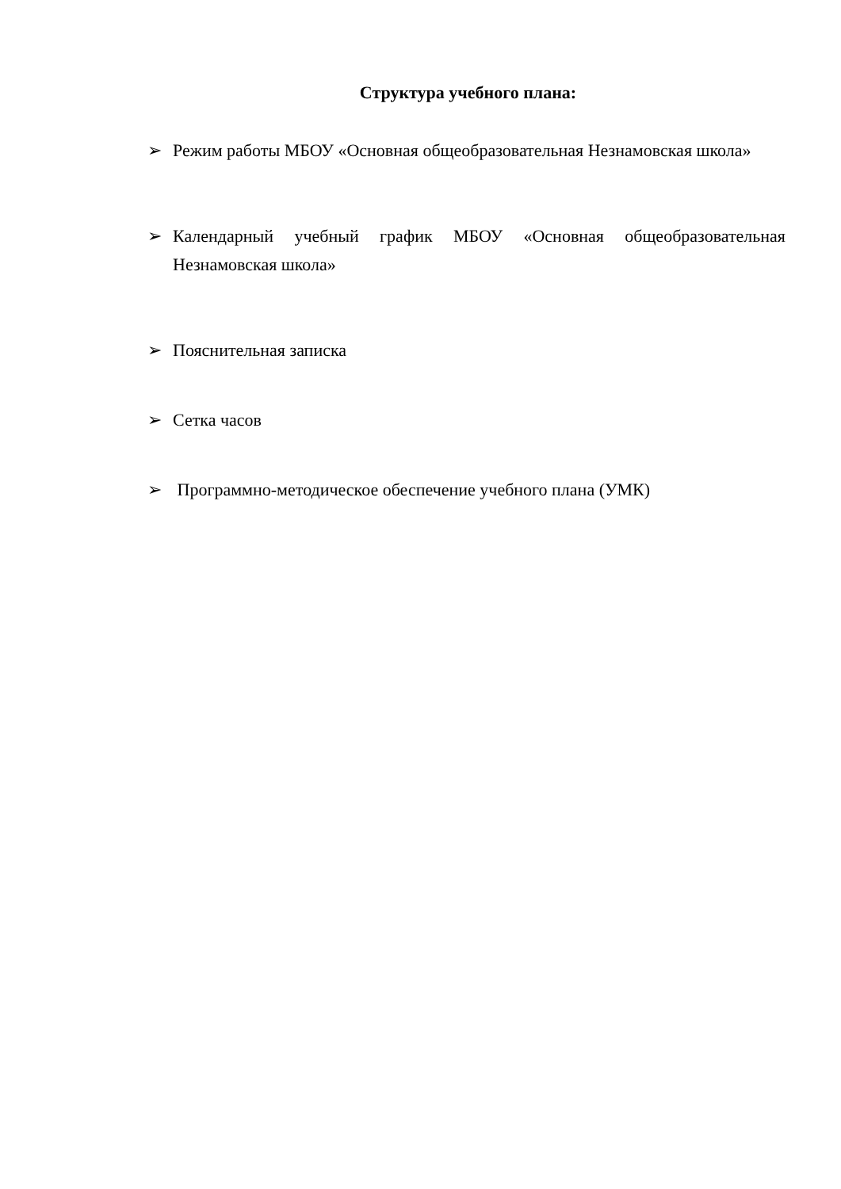Структура учебного плана:
➢ Режим работы МБОУ «Основная общеобразовательная Незнамовская школа»
➢ Календарный учебный график МБОУ «Основная общеобразовательная Незнамовская школа»
➢ Пояснительная записка
➢ Сетка часов
➢ Программно-методическое обеспечение учебного плана (УМК)